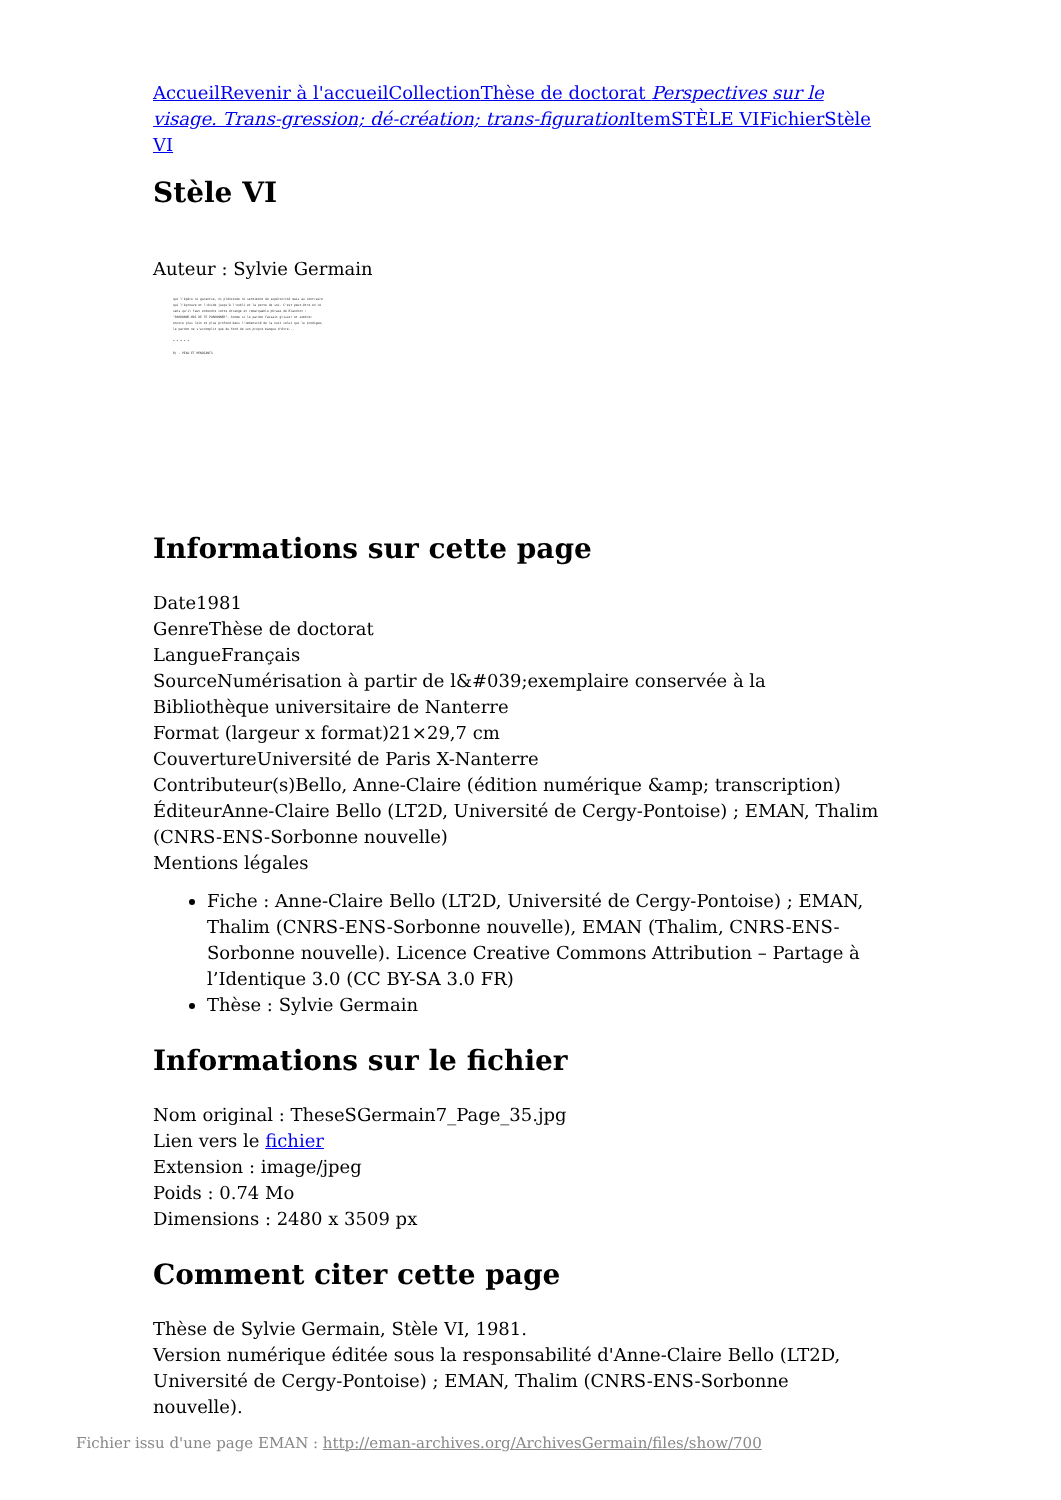Accueil Revenir à l'accueil Collection Thèse de doctorat Perspectives sur le visage. Trans-gression; dé-création; trans-figuration Item STÈLE VI Fichier Stèle VI
Stèle VI
Auteur : Sylvie Germain
qui l'épère ni garantie, ni plénitude ni sentiment de supériorité mais au contraire qui l'éprouve et l'évide jusqu'à l'oubli et la perte de soi. C'est peut-être en ce sens qu'il faut entendre cette étrange et remarquable phrase de Blanchot : "PARDONNE-MOI DE TE PARDONNER". Comme si le pardon faisait glisser et sombrer encore plus loin et plus profond dans l'immensité de la nuit celui qui le prodigue; le pardon ne s'accomplit que du fond de son propre manque d'être...
* * * * *
B) - PEAU ET MENDIANTS
Informations sur cette page
Date1981
GenreThèse de doctorat
LangueFrançais
SourceNumérisation à partir de l&#039;exemplaire conservée à la Bibliothèque universitaire de Nanterre
Format (largeur x format)21×29,7 cm
CouvertureUniversité de Paris X-Nanterre
Contributeur(s)Bello, Anne-Claire (édition numérique &amp; transcription)
ÉditeurAnne-Claire Bello (LT2D, Université de Cergy-Pontoise) ; EMAN, Thalim (CNRS-ENS-Sorbonne nouvelle)
Mentions légales
Fiche : Anne-Claire Bello (LT2D, Université de Cergy-Pontoise) ; EMAN, Thalim (CNRS-ENS-Sorbonne nouvelle), EMAN (Thalim, CNRS-ENS-Sorbonne nouvelle). Licence Creative Commons Attribution – Partage à l’Identique 3.0 (CC BY-SA 3.0 FR)
Thèse : Sylvie Germain
Informations sur le fichier
Nom original : TheseSGermain7_Page_35.jpg
Lien vers le fichier
Extension : image/jpeg
Poids : 0.74 Mo
Dimensions : 2480 x 3509 px
Comment citer cette page
Thèse de Sylvie Germain, Stèle VI, 1981.
Version numérique éditée sous la responsabilité d'Anne-Claire Bello (LT2D, Université de Cergy-Pontoise) ; EMAN, Thalim (CNRS-ENS-Sorbonne nouvelle).
Fichier issu d'une page EMAN : http://eman-archives.org/ArchivesGermain/files/show/700